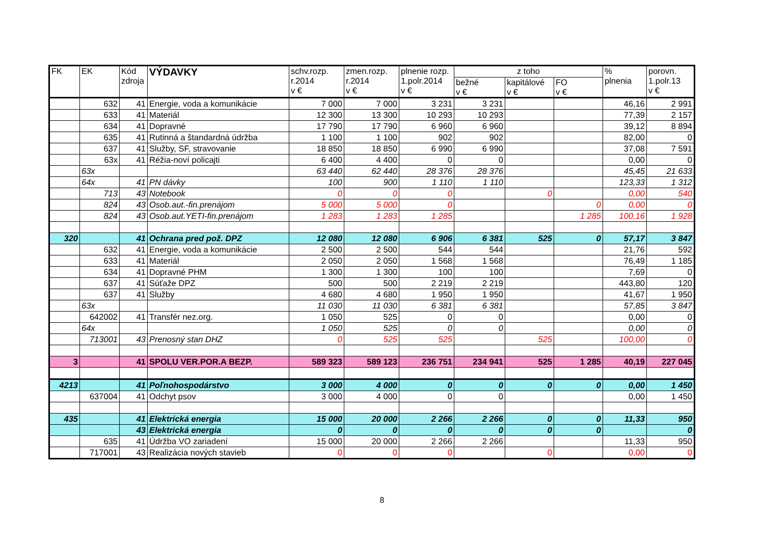| FK | EK | Kód zdroja | VÝDAVKY | schv.rozp. r.2014 v € | zmen.rozp. r.2014 v € | plnenie rozp. 1.polr.2014 v € | z toho | | | % plnenia | porovn. 1.polr.13 v € |
| --- | --- | --- | --- | --- | --- | --- | --- | --- | --- | --- | --- |
| | | | | | | | bežné v € | kapitálové v € | FO v € | | |
| | 632 | 41 | Energie, voda a komunikácie | 7 000 | 7 000 | 3 231 | 3 231 | | | 46,16 | 2 991 |
| | 633 | 41 | Materiál | 12 300 | 13 300 | 10 293 | 10 293 | | | 77,39 | 2 157 |
| | 634 | 41 | Dopravné | 17 790 | 17 790 | 6 960 | 6 960 | | | 39,12 | 8 894 |
| | 635 | 41 | Rutinná a štandardná údržba | 1 100 | 1 100 | 902 | 902 | | | 82,00 | 0 |
| | 637 | 41 | Služby, SF, stravovanie | 18 850 | 18 850 | 6 990 | 6 990 | | | 37,08 | 7 591 |
| | 63x | 41 | Réžia-noví policajti | 6 400 | 4 400 | 0 | 0 | | | 0,00 | 0 |
| | 63x | | | 63 440 | 62 440 | 28 376 | 28 376 | | | 45,45 | 21 633 |
| | 64x | 41 | PN dávky | 100 | 900 | 1 110 | 1 110 | | | 123,33 | 1 312 |
| | 713 | 43 | Notebook | 0 | 0 | 0 | | 0 | | 0,00 | 540 |
| | 824 | 43 | Osob.aut.-fin.prenájom | 5 000 | 5 000 | 0 | | | 0 | 0,00 | 0 |
| | 824 | 43 | Osob.aut.YETI-fin.prenájom | 1 283 | 1 283 | 1 285 | | | 1 285 | 100,16 | 1 928 |
| 320 | | 41 | Ochrana pred pož. DPZ | 12 080 | 12 080 | 6 906 | 6 381 | 525 | 0 | 57,17 | 3 847 |
| | 632 | 41 | Energie, voda a komunikácie | 2 500 | 2 500 | 544 | 544 | | | 21,76 | 592 |
| | 633 | 41 | Materiál | 2 050 | 2 050 | 1 568 | 1 568 | | | 76,49 | 1 185 |
| | 634 | 41 | Dopravné PHM | 1 300 | 1 300 | 100 | 100 | | | 7,69 | 0 |
| | 637 | 41 | Súťaže DPZ | 500 | 500 | 2 219 | 2 219 | | | 443,80 | 120 |
| | 637 | 41 | Služby | 4 680 | 4 680 | 1 950 | 1 950 | | | 41,67 | 1 950 |
| | 63x | | | 11 030 | 11 030 | 6 381 | 6 381 | | | 57,85 | 3 847 |
| | 642002 | 41 | Transfér nez.org. | 1 050 | 525 | 0 | 0 | | | 0,00 | 0 |
| | 64x | | | 1 050 | 525 | 0 | 0 | | | 0,00 | 0 |
| | 713001 | 43 | Prenosný stan DHZ | 0 | 525 | 525 | | 525 | | 100,00 | 0 |
| 3 | | 41 | SPOLU VER.POR.A BEZP. | 589 323 | 589 123 | 236 751 | 234 941 | 525 | 1 285 | 40,19 | 227 045 |
| 4213 | | 41 | Poľnohospodárstvo | 3 000 | 4 000 | 0 | 0 | 0 | 0 | 0,00 | 1 450 |
| | 637004 | 41 | Odchyt psov | 3 000 | 4 000 | 0 | 0 | | | 0,00 | 1 450 |
| 435 | | 41 | Elektrická energia | 15 000 | 20 000 | 2 266 | 2 266 | 0 | 0 | 11,33 | 950 |
| | | 43 | Elektrická energia | 0 | 0 | 0 | 0 | 0 | 0 | | 0 |
| | 635 | 41 | Údržba VO zariadení | 15 000 | 20 000 | 2 266 | 2 266 | | | 11,33 | 950 |
| | 717001 | 43 | Realizácia nových stavieb | 0 | 0 | 0 | | 0 | | 0,00 | 0 |
8